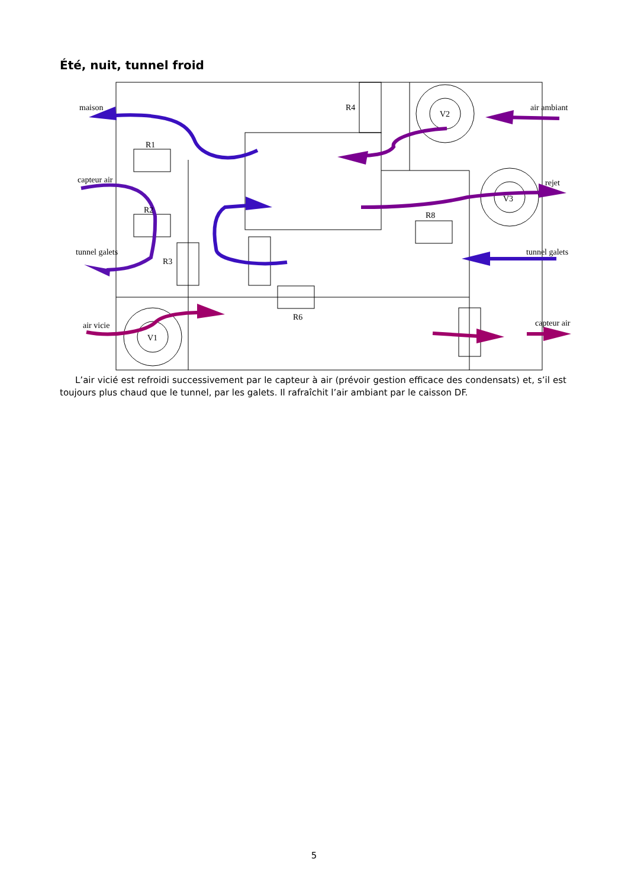Été, nuit, tunnel froid
maison
R1
R4
V2
air ambiant
capteur air
rejet
R2
V3
R8
tunnel galets
R3
tunnel galets
R6
air vicie
V1
capteur air
L’air vicié est refroidi successivement par le capteur à air (prévoir gestion efficace des condensats) et, s’il est toujours plus chaud que le tunnel, par les galets. Il rafraîchit l’air ambiant par le caisson DF.
5